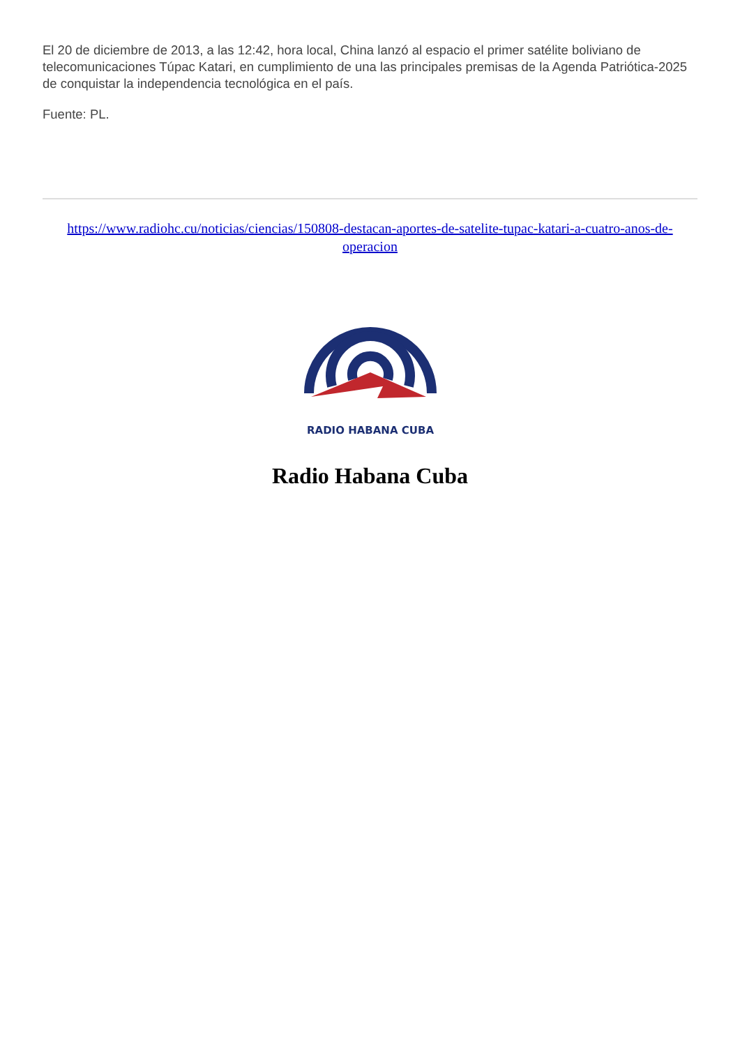El 20 de diciembre de 2013, a las 12:42, hora local, China lanzó al espacio el primer satélite boliviano de telecomunicaciones Túpac Katari, en cumplimiento de una las principales premisas de la Agenda Patriótica-2025 de conquistar la independencia tecnológica en el país.
Fuente: PL.
https://www.radiohc.cu/noticias/ciencias/150808-destacan-aportes-de-satelite-tupac-katari-a-cuatro-anos-de-operacion
RADIO HABANA CUBA
Radio Habana Cuba